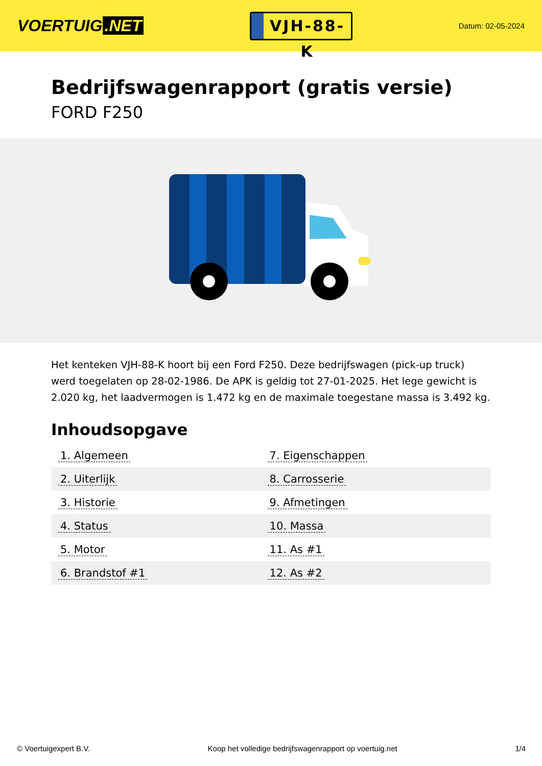VOERTUIG.NET
VJH-88-K
Datum: 02-05-2024
Bedrijfswagenrapport (gratis versie)
FORD F250
Het kenteken VJH-88-K hoort bij een Ford F250. Deze bedrijfswagen (pick-up truck) werd toegelaten op 28-02-1986. De APK is geldig tot 27-01-2025. Het lege gewicht is 2.020 kg, het laadvermogen is 1.472 kg en de maximale toegestane massa is 3.492 kg.
Inhoudsopgave
| 1. Algemeen | 7. Eigenschappen |
| 2. Uiterlijk | 8. Carrosserie |
| 3. Historie | 9. Afmetingen |
| 4. Status | 10. Massa |
| 5. Motor | 11. As #1 |
| 6. Brandstof #1 | 12. As #2 |
© Voertuigexpert B.V. Koop het volledige bedrijfswagenrapport op voertuig.net 1/4